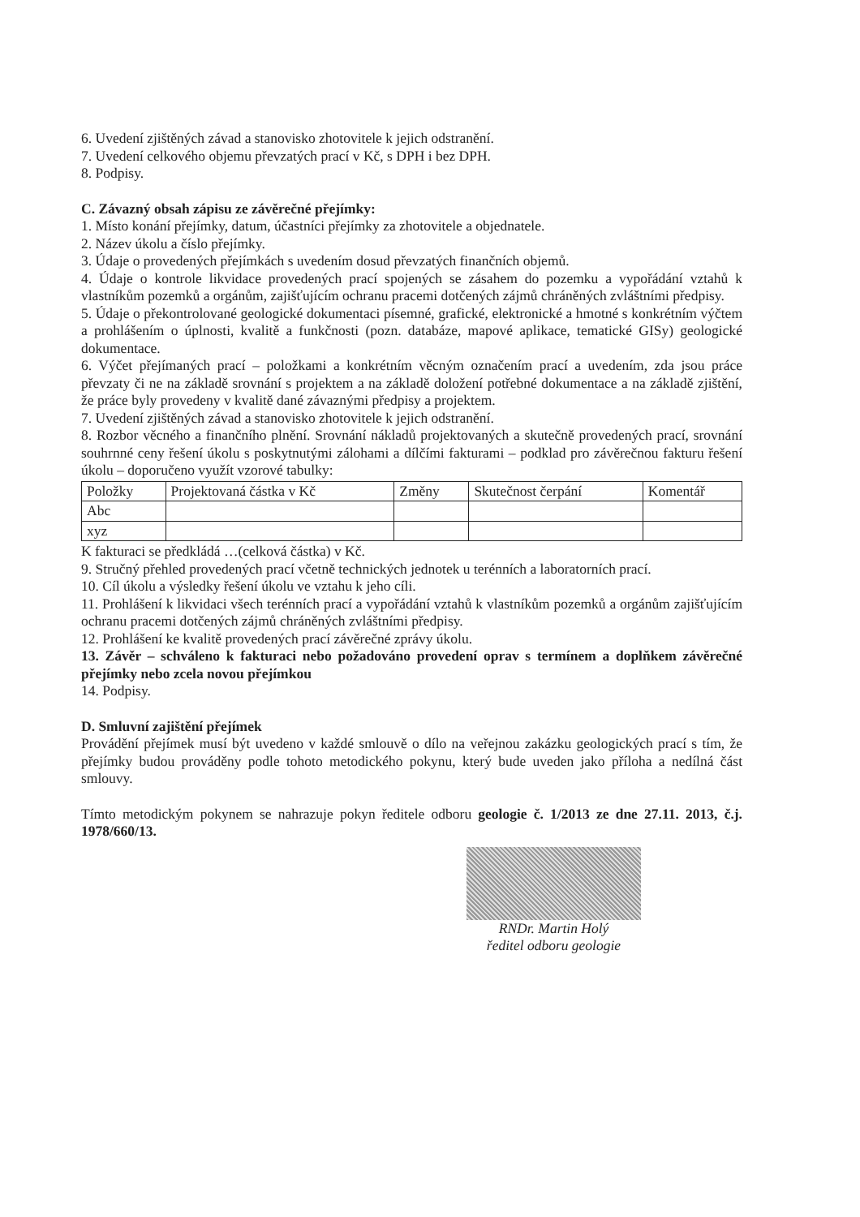6. Uvedení zjištěných závad a stanovisko zhotovitele k jejich odstranění.
7. Uvedení celkového objemu převzatých prací v Kč, s DPH i bez DPH.
8. Podpisy.
C. Závazný obsah zápisu ze závěrečné přejímky:
1. Místo konání přejímky, datum, účastníci přejímky za zhotovitele a objednatele.
2. Název úkolu a číslo přejímky.
3. Údaje o provedených přejímkách s uvedením dosud převzatých finančních objemů.
4. Údaje o kontrole likvidace provedených prací spojených se zásahem do pozemku a vypořádání vztahů k vlastníkům pozemků a orgánům, zajišťujícím ochranu pracemi dotčených zájmů chráněných zvláštními předpisy.
5. Údaje o překontrolované geologické dokumentaci písemné, grafické, elektronické a hmotné s konkrétním výčtem a prohlášením o úplnosti, kvalitě a funkčnosti (pozn. databáze, mapové aplikace, tematické GISy) geologické dokumentace.
6. Výčet přejímaných prací – položkami a konkrétním věcným označením prací a uvedením, zda jsou práce převzaty či ne na základě srovnání s projektem a na základě doložení potřebné dokumentace a na základě zjištění, že práce byly provedeny v kvalitě dané závaznými předpisy a projektem.
7. Uvedení zjištěných závad a stanovisko zhotovitele k jejich odstranění.
8. Rozbor věcného a finančního plnění. Srovnání nákladů projektovaných a skutečně provedených prací, srovnání souhrnné ceny řešení úkolu s poskytnutými zálohami a dílčími fakturami – podklad pro závěrečnou fakturu řešení úkolu – doporučeno využít vzorové tabulky:
| Položky | Projektovaná částka v Kč | Změny | Skutečnost čerpání | Komentář |
| --- | --- | --- | --- | --- |
| Abc | | | | |
| xyz | | | | |
K fakturaci se předkládá …(celková částka) v Kč.
9. Stručný přehled provedených prací včetně technických jednotek u terénních a laboratorních prací.
10. Cíl úkolu a výsledky řešení úkolu ve vztahu k jeho cíli.
11. Prohlášení k likvidaci všech terénních prací a vypořádání vztahů k vlastníkům pozemků a orgánům zajišťujícím ochranu pracemi dotčených zájmů chráněných zvláštními předpisy.
12. Prohlášení ke kvalitě provedených prací závěrečné zprávy úkolu.
13. Závěr – schváleno k fakturaci nebo požadováno provedení oprav s termínem a doplňkem závěrečné přejímky nebo zcela novou přejímkou
14. Podpisy.
D. Smluvní zajištění přejímek
Provádění přejímek musí být uvedeno v každé smlouvě o dílo na veřejnou zakázku geologických prací s tím, že přejímky budou prováděny podle tohoto metodického pokynu, který bude uveden jako příloha a nedílná část smlouvy.
Tímto metodickým pokynem se nahrazuje pokyn ředitele odboru geologie č. 1/2013 ze dne 27.11. 2013, č.j. 1978/660/13.
RNDr. Martin Holý
ředitel odboru geologie